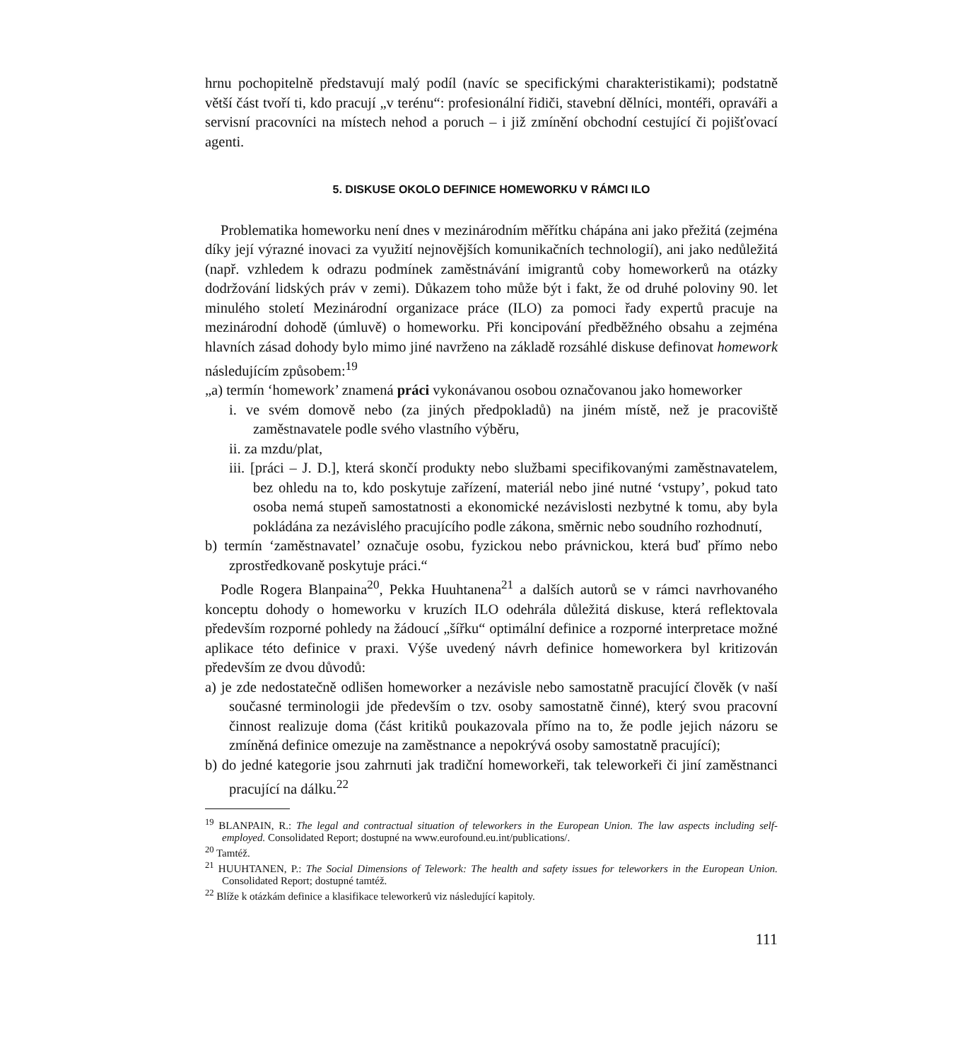hrnu pochopitelně představují malý podíl (navíc se specifickými charakteristikami); podstatně větší část tvoří ti, kdo pracují „v terénu“: profesionální řidiči, stavební dělníci, montéři, opraváři a servisní pracovníci na místech nehod a poruch – i již zmínění obchodní cestující či pojišťovací agenti.
5. DISKUSE OKOLO DEFINICE HOMEWORKU V RÁMCI ILO
Problematika homeworku není dnes v mezinárodním měřítku chápána ani jako přežitá (zejména díky její výrazné inovaci za využití nejnovějších komunikačních technologií), ani jako nedůležitá (např. vzhledem k odrazu podmínek zaměstnávání imigrantů coby homeworkerů na otázky dodržování lidských práv v zemi). Důkazem toho může být i fakt, že od druhé poloviny 90. let minulého století Mezinárodní organizace práce (ILO) za pomoci řady expertů pracuje na mezinárodní dohodě (úmluvě) o homeworku. Při koncipování předběžného obsahu a zejména hlavních zásad dohody bylo mimo jiné navrženo na základě rozsáhlé diskuse definovat homework následujícím způsobem:<sup>19</sup>
„a) termín ‘homework’ znamená práci vykonávanou osobou označovanou jako homeworker
i. ve svém domově nebo (za jiných předpokladů) na jiném místě, než je pracoviště zaměstnavatele podle svého vlastního výběru,
ii. za mzdu/plat,
iii. [práci – J. D.], která skončí produkty nebo službami specifikovanými zaměstnavatelem, bez ohledu na to, kdo poskytuje zařízení, materiál nebo jiné nutné ‘vstupy’, pokud tato osoba nemá stupeň samostatnosti a ekonomické nezávislosti nezbytné k tomu, aby byla pokládána za nezávislého pracujícího podle zákona, směrnic nebo soudního rozhodnutí,
b) termín ‘zaměstnavatel’ označuje osobu, fyzickou nebo právnickou, která buď přímo nebo zprostředkovaně poskytuje práci.“
Podle Rogera Blanpaina<sup>20</sup>, Pekka Huuhtanena<sup>21</sup> a dalších autorů se v rámci navrhovaného konceptu dohody o homeworku v kruzích ILO odehrála důležitá diskuse, která reflektovala především rozporné pohledy na žádoucí „šířku“ optimální definice a rozporné interpretace možné aplikace této definice v praxi. Výše uvedený návrh definice homeworkera byl kritizován především ze dvou důvodů:
a) je zde nedostatečně odlišen homeworker a nezávisle nebo samostatně pracující člověk (v naší současné terminologii jde především o tzv. osoby samostatně činné), který svou pracovní činnost realizuje doma (část kritiků poukazovala přímo na to, že podle jejich názoru se zmíněná definice omezuje na zaměstnance a nepokrývá osoby samostatně pracující);
b) do jedné kategorie jsou zahrnuti jak tradiční homeworkeři, tak teleworkeři či jiní zaměstnanci pracující na dálku.<sup>22</sup>
<sup>19</sup> BLANPAIN, R.: The legal and contractual situation of teleworkers in the European Union. The law aspects including self-employed. Consolidated Report; dostupné na www.eurofound.eu.int/publications/.
<sup>20</sup> Tamtéž.
<sup>21</sup> HUUHTANEN, P.: The Social Dimensions of Telework: The health and safety issues for teleworkers in the European Union. Consolidated Report; dostupné tamtéž.
<sup>22</sup> Blíže k otázkám definice a klasifikace teleworkerů viz následující kapitoly.
111